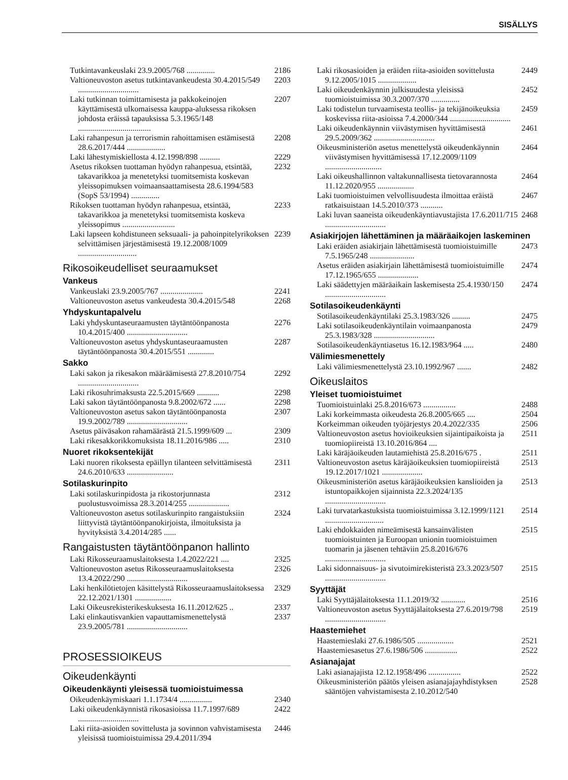SISÄLLYS
Tutkintavankeuslaki 23.9.2005/768 .............. 2186
Valtioneuvoston asetus tutkintavankeudesta 30.4.2015/549 .............................. 2203
Laki tutkinnan toimittamisesta ja pakkokeinojen käyttämisestä ulkomaisessa kauppa-aluksessa rikoksen johdosta eräissä tapauksissa 5.3.1965/148 .................................... 2207
Laki rahanpesun ja terrorismin rahoittamisen estämisestä 28.6.2017/444 ................... 2208
Laki lähestymiskiellosta 4.12.1998/898 .......... 2229
Asetus rikoksen tuottaman hyödyn rahanpesua, etsintää, takavarikkoa ja menetetyksi tuomitsemista koskevan yleissopimuksen voimaansaattamisesta 28.6.1994/583 (SopS 53/1994) .............. 2232
Rikoksen tuottaman hyödyn rahanpesua, etsintää, takavarikkoa ja menetetyksi tuomitsemista koskeva yleissopimus .......................... 2233
Laki lapseen kohdistuneen seksuaali- ja pahoinpitelyrikoksen selvittämisen järjestämisestä 19.12.2008/1009 ............................. 2239
Rikosoikeudelliset seuraamukset
Vankeus
Vankeuslaki 23.9.2005/767 ..................... 2241
Valtioneuvoston asetus vankeudesta 30.4.2015/548 2268
Yhdyskuntapalvelu
Laki yhdyskuntaseuraamusten täytäntöönpanosta 10.4.2015/400 .............................. 2276
Valtioneuvoston asetus yhdyskuntaseuraamusten täytäntöönpanosta 30.4.2015/551 ............. 2287
Sakko
Laki sakon ja rikesakon määräämisestä 27.8.2010/754 .............................. 2292
Laki rikosuhrimaksusta 22.5.2015/669 ........... 2298
Laki sakon täytäntöönpanosta 9.8.2002/672 ...... 2298
Valtioneuvoston asetus sakon täytäntöönpanosta 19.9.2002/789 .............................. 2307
Asetus päiväsakon rahamäärästä 21.5.1999/609 ... 2309
Laki rikesakkorikkomuksista 18.11.2016/986 ..... 2310
Nuoret rikoksentekijät
Laki nuoren rikoksesta epäillyn tilanteen selvittämisestä 24.6.2010/633 ....................... 2311
Sotilaskurinpito
Laki sotilaskurinpidosta ja rikostorjunnasta puolustusvoimissa 28.3.2014/255 .................... 2312
Valtioneuvoston asetus sotilaskurinpito rangaistuksiin liittyvistä täytäntöönpanokirjoista, ilmoituksista ja hyvityksistä 3.4.2014/285 ...... 2324
Rangaistusten täytäntöönpanon hallinto
Laki Rikosseuraamuslaitoksesta 1.4.2022/221 .... 2325
Valtioneuvoston asetus Rikosseuraamuslaitoksesta 13.4.2022/290 .............................. 2326
Laki henkilötietojen käsittelystä Rikosseuraamuslaitoksessa 22.12.2021/1301 .................. 2329
Laki Oikeusrekisterikeskuksesta 16.11.2012/625 .. 2337
Laki elinkautisvankien vapauttamismenettelystä 23.9.2005/781 .............................. 2337
PROSESSIOIKEUS
Oikeudenkäynti
Oikeudenkäynti yleisessä tuomioistuimessa
Oikeudenkäymiskaari 1.1.1734/4 ................ 2340
Laki oikeudenkäynnistä rikosasioissa 11.7.1997/689 .............................. 2422
Laki riita-asioiden sovittelusta ja sovinnon vahvistamisesta yleisissä tuomioistuimissa 29.4.2011/394 2446
Laki rikosasioiden ja eräiden riita-asioiden sovittelusta 9.12.2005/1015 ................... 2449
Laki oikeudenkäynnin julkisuudesta yleisissä tuomioistuimissa 30.3.2007/370 .............. 2452
Laki todistelun turvaamisesta teollis- ja tekijänoikeuksia koskevissa riita-asioissa 7.4.2000/344 .............................. 2459
Laki oikeudenkäynnin viivästymisen hyvittämisestä 29.5.2009/362 .............................. 2461
Oikeusministeriön asetus menettelystä oikeudenkäynnin viivästymisen hyvittämisessä 17.12.2009/1109 ............................ 2464
Laki oikeushallinnon valtakunnallisesta tietovarannosta 11.12.2020/955 .................. 2464
Laki tuomioistuimen velvollisuudesta ilmoittaa eräistä ratkaisuistaan 14.5.2010/373 ........... 2467
Laki luvan saaneista oikeudenkäyntiavustajista 17.6.2011/715 .............................. 2468
Asiakirjojen lähettäminen ja määräaikojen laskeminen
Laki eräiden asiakirjain lähettämisestä tuomioistuimille 7.5.1965/248 ...................... 2473
Asetus eräiden asiakirjain lähettämisestä tuomioistuimille 17.12.1965/655 .................... 2474
Laki säädettyjen määräaikain laskemisesta 25.4.1930/150 .............................. 2474
Sotilasoikeudenkäynti
Sotilasoikeudenkäyntilaki 25.3.1983/326 ......... 2475
Laki sotilasoikeudenkäyntilain voimaanpanosta 25.3.1983/328 .............................. 2479
Sotilasoikeudenkäyntiasetus 16.12.1983/964 ..... 2480
Välimiesmenettely
Laki välimiesmenettelystä 23.10.1992/967 ....... 2482
Oikeuslaitos
Yleiset tuomioistuimet
Tuomioistuinlaki 25.8.2016/673 ................ 2488
Laki korkeimmasta oikeudesta 26.8.2005/665 .... 2504
Korkeimman oikeuden työjärjestys 20.4.2022/335 2506
Valtioneuvoston asetus hovioikeuksien sijaintipaikoista ja tuomiopiireistä 13.10.2016/864 .... 2511
Laki käräjäoikeuden lautamiehistä 25.8.2016/675 . 2511
Valtioneuvoston asetus käräjäoikeuksien tuomiopiireistä 19.12.2017/1021 .................... 2513
Oikeusministeriön asetus käräjäoikeuksien kanslioiden ja istuntopaikkojen sijainnista 22.3.2024/135 .............................. 2513
Laki turvatarkastuksista tuomioistuimissa 3.12.1999/1121 ............................. 2514
Laki ehdokkaiden nimeämisestä kansainvälisten tuomioistuinten ja Euroopan unionin tuomioistuimen tuomarin ja jäsenen tehtäviin 25.8.2016/676 .............................. 2515
Laki sidonnaisuus- ja sivutoimirekisteristä 23.3.2023/507 .............................. 2515
Syyttäjät
Laki Syyttäjälaitoksesta 11.1.2019/32 ............ 2516
Valtioneuvoston asetus Syyttäjälaitoksesta 27.6.2019/798 .............................. 2519
Haastemiehet
Haastemieslaki 27.6.1986/505 .................. 2521
Haastemiesasetus 27.6.1986/506 ................ 2522
Asianajajat
Laki asianajajista 12.12.1958/496 ................ 2522
Oikeusministeriön päätös yleisen asianajajayhdistyksen sääntöjen vahvistamisesta 2.10.2012/540 2528